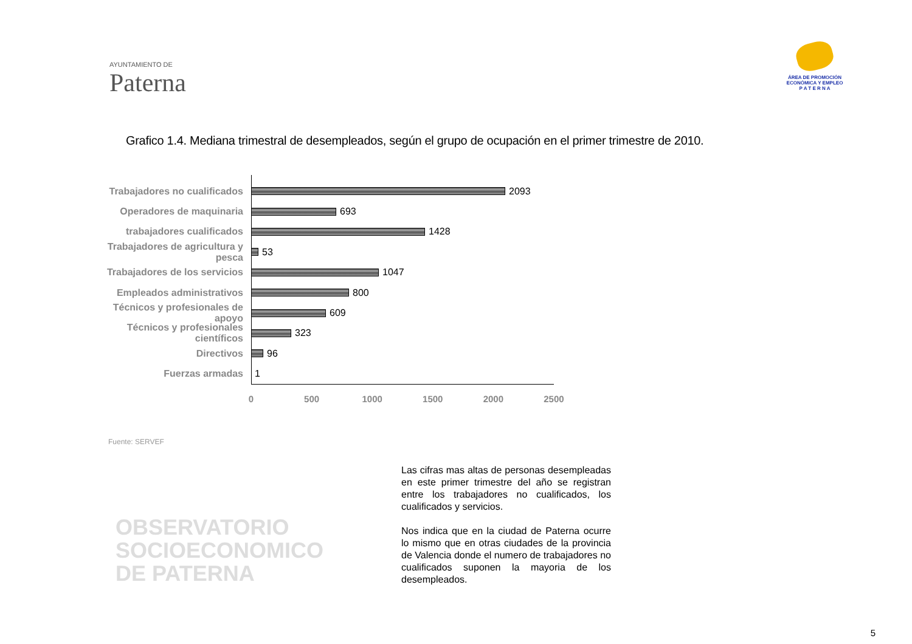AYUNTAMIENTO DE
Paterna
ÁREA DE PROMOCIÓN
ECONÓMICA Y EMPLEO
P A T E R N A
Grafico 1.4. Mediana trimestral de desempleados, según el grupo de ocupación en el primer trimestre de 2010.
Trabajadores no cualificados
2093
Operadores de maquinaria 693
trabajadores cualificados 1428
Trabajadores de agricultura y pesca
53
Trabajadores de los servicios
1047
Empleados administrativos 800
Técnicos y profesionales de apoyo
609
Técnicos y profesionales científicos
323
Directivos 96
Fuerzas armadas 1
0 500 1000 1500 2000 2500
Fuente: SERVEF
OBSERVATORIO
SOCIOECONOMICO
DE PATERNA
Las cifras mas altas de personas desempleadas en este primer trimestre del año se registran entre los trabajadores no cualificados, los cualificados y servicios.
Nos indica que en la ciudad de Paterna ocurre lo mismo que en otras ciudades de la provincia de Valencia donde el numero de trabajadores no cualificados suponen la mayoria de los desempleados.
5